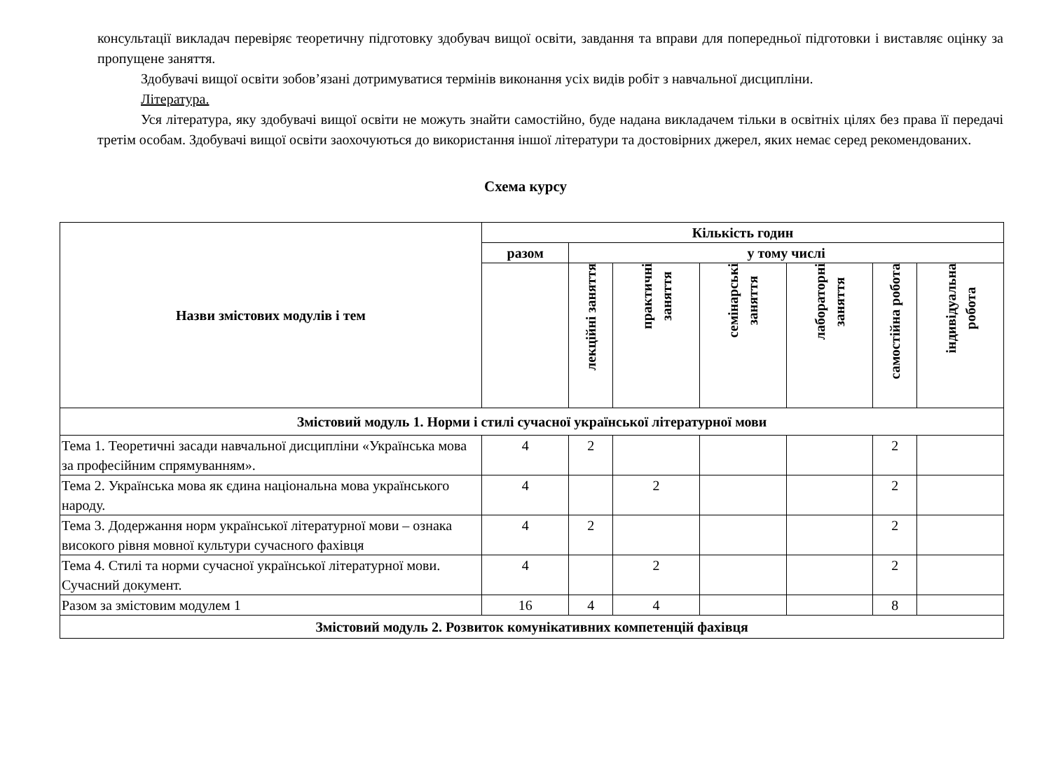консультації викладач перевіряє теоретичну підготовку здобувач вищої освіти, завдання та вправи для попередньої підготовки і виставляє оцінку за пропущене заняття.
Здобувачі вищої освіти зобов’язані дотримуватися термінів виконання усіх видів робіт з навчальної дисципліни.
Література.
Уся література, яку здобувачі вищої освіти не можуть знайти самостійно, буде надана викладачем тільки в освітніх цілях без права її передачі третім особам. Здобувачі вищої освіти заохочуються до використання іншої літератури та достовірних джерел, яких немає серед рекомендованих.
Схема курсу
| Назви змістових модулів і тем | Кількість годин | | | | | | |
| --- | --- | --- | --- | --- | --- | --- | --- |
| | разом | у тому числі | | | | | |
| | | лекційні заняття | практичні заняття | семінарські заняття | лабораторні заняття | самостійна робота | індивідуальна робота |
| Змістовий модуль 1. Норми і стилі сучасної української літературної мови | | | | | | | |
| Тема 1. Теоретичні засади навчальної дисципліни «Українська мова за професійним спрямуванням». | 4 | 2 | | | | 2 | |
| Тема 2. Українська мова як єдина національна мова українського народу. | 4 | | 2 | | | 2 | |
| Тема 3. Додержання норм української літературної мови – ознака високого рівня мовної культури сучасного фахівця | 4 | 2 | | | | 2 | |
| Тема 4. Стилі та норми сучасної української літературної мови. Сучасний документ. | 4 | | 2 | | | 2 | |
| Разом за змістовим модулем 1 | 16 | 4 | 4 | | | 8 | |
| Змістовий модуль 2. Розвиток комунікативних компетенцій фахівця | | | | | | | |